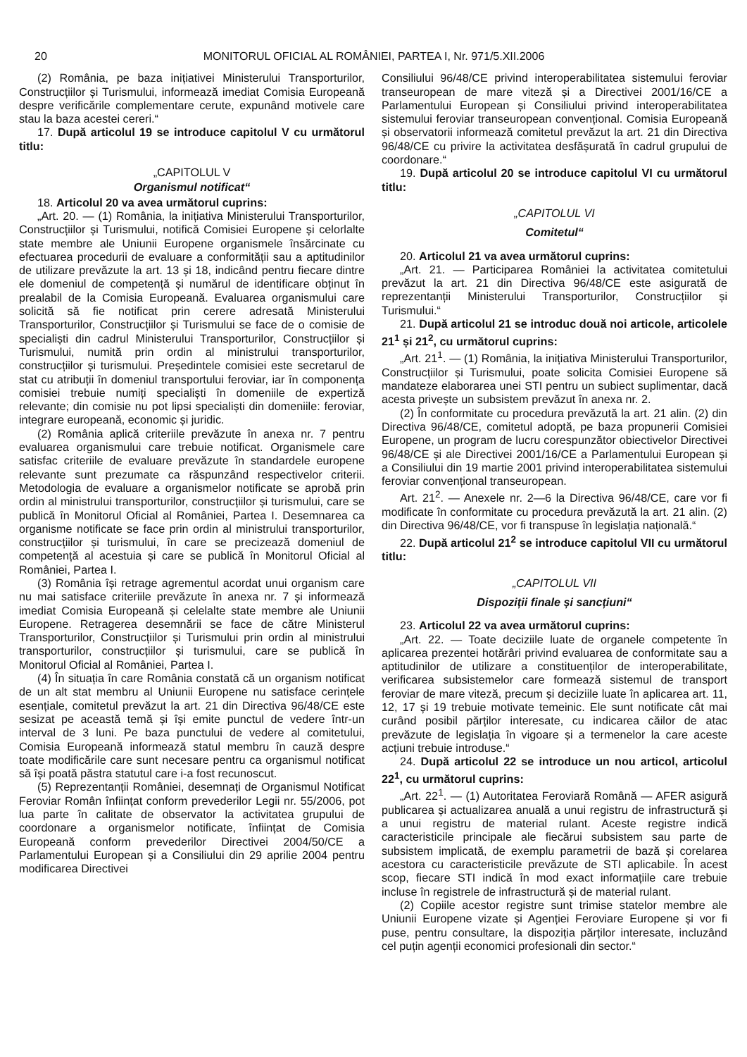20 MONITORUL OFICIAL AL ROMÂNIEI, PARTEA I, Nr. 971/5.XII.2006
(2) România, pe baza inițiativei Ministerului Transporturilor, Construcțiilor și Turismului, informează imediat Comisia Europeană despre verificările complementare cerute, expunând motivele care stau la baza acestei cereri.“
17. După articolul 19 se introduce capitolul V cu următorul titlu:
„CAPITOLUL V
Organismul notificat“
18. Articolul 20 va avea următorul cuprins:
„Art. 20. — (1) România, la inițiativa Ministerului Transporturilor, Construcțiilor și Turismului, notifică Comisiei Europene și celorlalte state membre ale Uniunii Europene organismele însărcinate cu efectuarea procedurii de evaluare a conformității sau a aptitudinilor de utilizare prevăzute la art. 13 și 18, indicând pentru fiecare dintre ele domeniul de competență și numărul de identificare obținut în prealabil de la Comisia Europeană. Evaluarea organismului care solicită să fie notificat prin cerere adresată Ministerului Transporturilor, Construcțiilor și Turismului se face de o comisie de specialiști din cadrul Ministerului Transporturilor, Construcțiilor și Turismului, numită prin ordin al ministrului transporturilor, construcțiilor și turismului. Președintele comisiei este secretarul de stat cu atribuții în domeniul transportului feroviar, iar în componența comisiei trebuie numiți specialiști în domeniile de expertiză relevante; din comisie nu pot lipsi specialiști din domeniile: feroviar, integrare europeană, economic și juridic.
(2) România aplică criteriile prevăzute în anexa nr. 7 pentru evaluarea organismului care trebuie notificat. Organismele care satisfac criteriile de evaluare prevăzute în standardele europene relevante sunt prezumate ca răspunzând respectivelor criterii. Metodologia de evaluare a organismelor notificate se aprobă prin ordin al ministrului transporturilor, construcțiilor și turismului, care se publică în Monitorul Oficial al României, Partea I. Desemnarea ca organisme notificate se face prin ordin al ministrului transporturilor, construcțiilor și turismului, în care se precizează domeniul de competență al acestuia și care se publică în Monitorul Oficial al României, Partea I.
(3) România își retrage agrementul acordat unui organism care nu mai satisface criteriile prevăzute în anexa nr. 7 și informează imediat Comisia Europeană și celelalte state membre ale Uniunii Europene. Retragerea desemnării se face de către Ministerul Transporturilor, Construcțiilor și Turismului prin ordin al ministrului transporturilor, construcțiilor și turismului, care se publică în Monitorul Oficial al României, Partea I.
(4) În situația în care România constată că un organism notificat de un alt stat membru al Uniunii Europene nu satisface cerințele esențiale, comitetul prevăzut la art. 21 din Directiva 96/48/CE este sesizat pe această temă și își emite punctul de vedere într-un interval de 3 luni. Pe baza punctului de vedere al comitetului, Comisia Europeană informează statul membru în cauză despre toate modificările care sunt necesare pentru ca organismul notificat să își poată păstra statutul care i-a fost recunoscut.
(5) Reprezentanții României, desemnați de Organismul Notificat Feroviar Român înființat conform prevederilor Legii nr. 55/2006, pot lua parte în calitate de observator la activitatea grupului de coordonare a organismelor notificate, înființat de Comisia Europeană conform prevederilor Directivei 2004/50/CE a Parlamentului European și a Consiliului din 29 aprilie 2004 pentru modificarea Directivei
Consiliului 96/48/CE privind interoperabilitatea sistemului feroviar transeuropean de mare viteză și a Directivei 2001/16/CE a Parlamentului European și Consiliului privind interoperabilitatea sistemului feroviar transeuropean convențional. Comisia Europeană și observatorii informează comitetul prevăzut la art. 21 din Directiva 96/48/CE cu privire la activitatea desfășurată în cadrul grupului de coordonare.“
19. După articolul 20 se introduce capitolul VI cu următorul titlu:
„CAPITOLUL VI
Comitetul“
20. Articolul 21 va avea următorul cuprins:
„Art. 21. — Participarea României la activitatea comitetului prevăzut la art. 21 din Directiva 96/48/CE este asigurată de reprezentanții Ministerului Transporturilor, Construcțiilor și Turismului.“
21. După articolul 21 se introduc două noi articole, articolele 21<sup>1</sup> și 21<sup>2</sup>, cu următorul cuprins:
„Art. 21<sup>1</sup>. — (1) România, la inițiativa Ministerului Transporturilor, Construcțiilor și Turismului, poate solicita Comisiei Europene să mandateze elaborarea unei STI pentru un subiect suplimentar, dacă acesta privește un subsistem prevăzut în anexa nr. 2.
(2) În conformitate cu procedura prevăzută la art. 21 alin. (2) din Directiva 96/48/CE, comitetul adoptă, pe baza propunerii Comisiei Europene, un program de lucru corespunzător obiectivelor Directivei 96/48/CE și ale Directivei 2001/16/CE a Parlamentului European și a Consiliului din 19 martie 2001 privind interoperabilitatea sistemului feroviar convențional transeuropean.
Art. 21<sup>2</sup>. — Anexele nr. 2—6 la Directiva 96/48/CE, care vor fi modificate în conformitate cu procedura prevăzută la art. 21 alin. (2) din Directiva 96/48/CE, vor fi transpuse în legislația națională.“
22. După articolul 21<sup>2</sup> se introduce capitolul VII cu următorul titlu:
„CAPITOLUL VII
Dispoziții finale și sancțiuni“
23. Articolul 22 va avea următorul cuprins:
„Art. 22. — Toate deciziile luate de organele competente în aplicarea prezentei hotărâri privind evaluarea de conformitate sau a aptitudinilor de utilizare a constituenților de interoperabilitate, verificarea subsistemelor care formează sistemul de transport feroviar de mare viteză, precum și deciziile luate în aplicarea art. 11, 12, 17 și 19 trebuie motivate temeinic. Ele sunt notificate cât mai curând posibil părților interesate, cu indicarea căilor de atac prevăzute de legislația în vigoare și a termenelor la care aceste acțiuni trebuie introduse.“
24. După articolul 22 se introduce un nou articol, articolul 22<sup>1</sup>, cu următorul cuprins:
„Art. 22<sup>1</sup>. — (1) Autoritatea Feroviară Română — AFER asigură publicarea și actualizarea anuală a unui registru de infrastructură și a unui registru de material rulant. Aceste registre indică caracteristicile principale ale fiecărui subsistem sau parte de subsistem implicată, de exemplu parametrii de bază și corelarea acestora cu caracteristicile prevăzute de STI aplicabile. În acest scop, fiecare STI indică în mod exact informațiile care trebuie incluse în registrele de infrastructură și de material rulant.
(2) Copiile acestor registre sunt trimise statelor membre ale Uniunii Europene vizate și Agenției Feroviare Europene și vor fi puse, pentru consultare, la dispoziția părților interesate, incluzând cel puțin agenții economici profesionali din sector.“